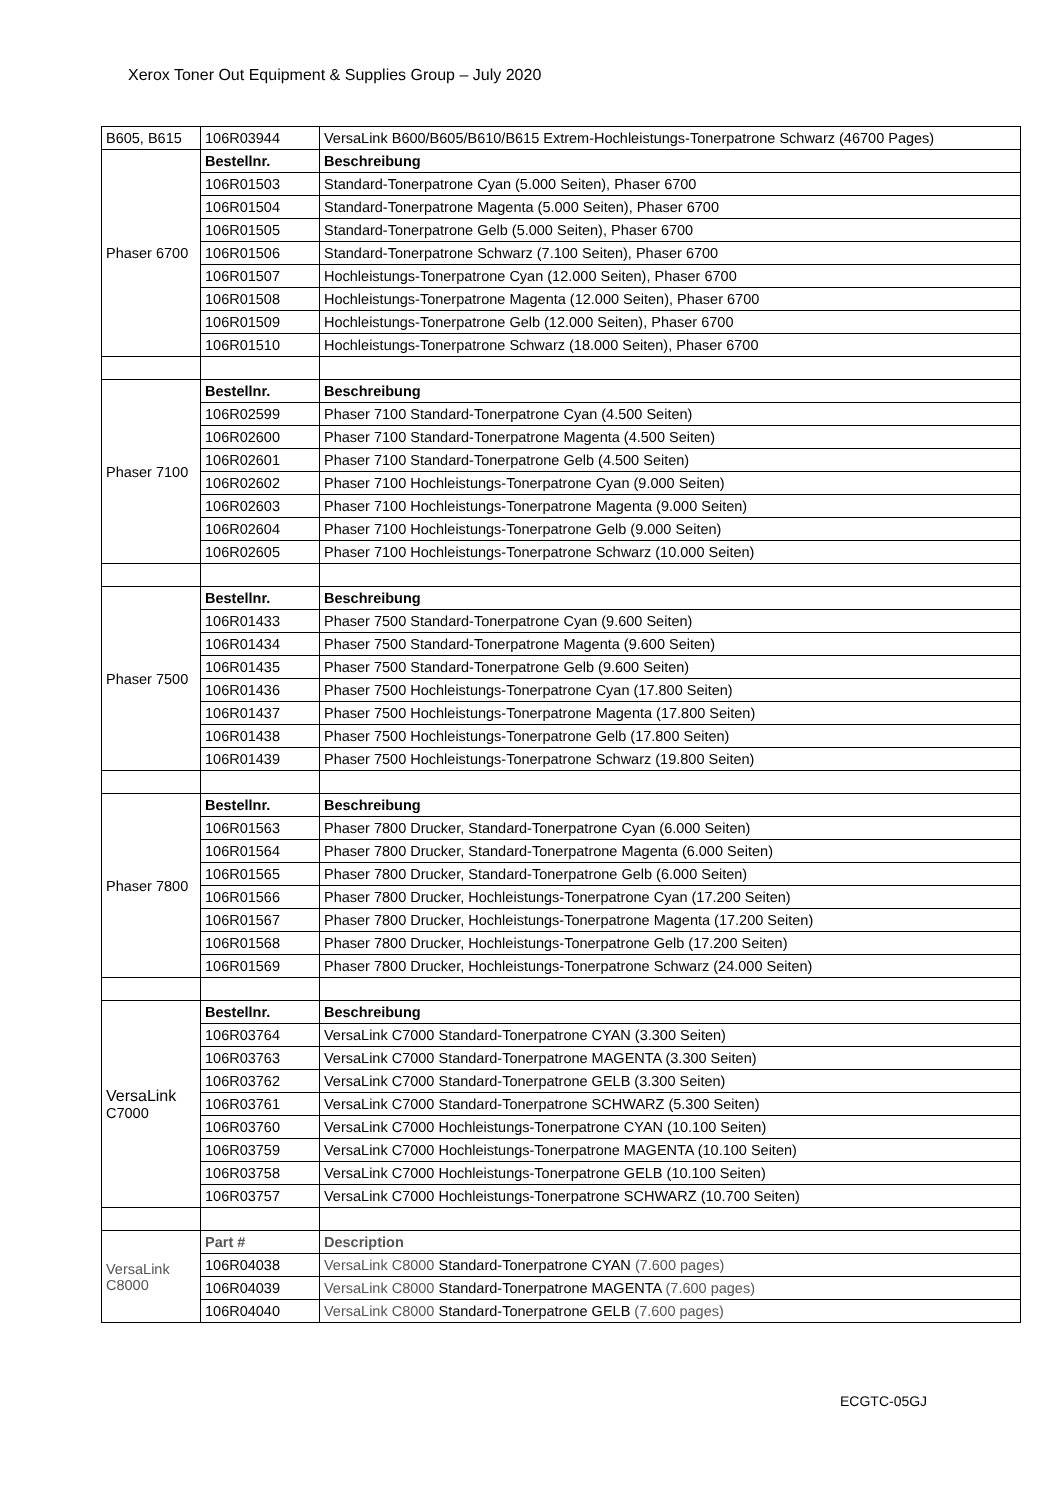Xerox Toner Out Equipment & Supplies Group – July 2020
| B605, B615 | 106R03944 | VersaLink B600/B605/B610/B615 Extrem-Hochleistungs-Tonerpatrone Schwarz (46700 Pages) |
| Phaser 6700 | Bestellnr. | Beschreibung |
| | 106R01503 | Standard-Tonerpatrone Cyan (5.000 Seiten), Phaser 6700 |
| | 106R01504 | Standard-Tonerpatrone Magenta (5.000 Seiten), Phaser 6700 |
| | 106R01505 | Standard-Tonerpatrone Gelb (5.000 Seiten), Phaser 6700 |
| | 106R01506 | Standard-Tonerpatrone Schwarz (7.100 Seiten), Phaser 6700 |
| | 106R01507 | Hochleistungs-Tonerpatrone Cyan (12.000 Seiten), Phaser 6700 |
| | 106R01508 | Hochleistungs-Tonerpatrone Magenta (12.000 Seiten), Phaser 6700 |
| | 106R01509 | Hochleistungs-Tonerpatrone Gelb (12.000 Seiten), Phaser 6700 |
| | 106R01510 | Hochleistungs-Tonerpatrone Schwarz (18.000 Seiten), Phaser 6700 |
| Phaser 7100 | Bestellnr. | Beschreibung |
| | 106R02599 | Phaser 7100 Standard-Tonerpatrone Cyan (4.500 Seiten) |
| | 106R02600 | Phaser 7100 Standard-Tonerpatrone Magenta (4.500 Seiten) |
| | 106R02601 | Phaser 7100 Standard-Tonerpatrone Gelb (4.500 Seiten) |
| | 106R02602 | Phaser 7100 Hochleistungs-Tonerpatrone Cyan (9.000 Seiten) |
| | 106R02603 | Phaser 7100 Hochleistungs-Tonerpatrone Magenta (9.000 Seiten) |
| | 106R02604 | Phaser 7100 Hochleistungs-Tonerpatrone Gelb (9.000 Seiten) |
| | 106R02605 | Phaser 7100 Hochleistungs-Tonerpatrone Schwarz (10.000 Seiten) |
| Phaser 7500 | Bestellnr. | Beschreibung |
| | 106R01433 | Phaser 7500 Standard-Tonerpatrone Cyan (9.600 Seiten) |
| | 106R01434 | Phaser 7500 Standard-Tonerpatrone Magenta (9.600 Seiten) |
| | 106R01435 | Phaser 7500 Standard-Tonerpatrone Gelb (9.600 Seiten) |
| | 106R01436 | Phaser 7500 Hochleistungs-Tonerpatrone Cyan (17.800 Seiten) |
| | 106R01437 | Phaser 7500 Hochleistungs-Tonerpatrone Magenta (17.800 Seiten) |
| | 106R01438 | Phaser 7500 Hochleistungs-Tonerpatrone Gelb (17.800 Seiten) |
| | 106R01439 | Phaser 7500 Hochleistungs-Tonerpatrone Schwarz (19.800 Seiten) |
| Phaser 7800 | Bestellnr. | Beschreibung |
| | 106R01563 | Phaser 7800 Drucker, Standard-Tonerpatrone Cyan (6.000 Seiten) |
| | 106R01564 | Phaser 7800 Drucker, Standard-Tonerpatrone Magenta (6.000 Seiten) |
| | 106R01565 | Phaser 7800 Drucker, Standard-Tonerpatrone Gelb (6.000 Seiten) |
| | 106R01566 | Phaser 7800 Drucker, Hochleistungs-Tonerpatrone Cyan (17.200 Seiten) |
| | 106R01567 | Phaser 7800 Drucker, Hochleistungs-Tonerpatrone Magenta (17.200 Seiten) |
| | 106R01568 | Phaser 7800 Drucker, Hochleistungs-Tonerpatrone Gelb (17.200 Seiten) |
| | 106R01569 | Phaser 7800 Drucker, Hochleistungs-Tonerpatrone Schwarz (24.000 Seiten) |
| VersaLink C7000 | Bestellnr. | Beschreibung |
| | 106R03764 | VersaLink C7000 Standard-Tonerpatrone CYAN (3.300 Seiten) |
| | 106R03763 | VersaLink C7000 Standard-Tonerpatrone MAGENTA (3.300 Seiten) |
| | 106R03762 | VersaLink C7000 Standard-Tonerpatrone GELB (3.300 Seiten) |
| | 106R03761 | VersaLink C7000 Standard-Tonerpatrone SCHWARZ (5.300 Seiten) |
| | 106R03760 | VersaLink C7000 Hochleistungs-Tonerpatrone CYAN (10.100 Seiten) |
| | 106R03759 | VersaLink C7000 Hochleistungs-Tonerpatrone MAGENTA (10.100 Seiten) |
| | 106R03758 | VersaLink C7000 Hochleistungs-Tonerpatrone GELB (10.100 Seiten) |
| | 106R03757 | VersaLink C7000 Hochleistungs-Tonerpatrone SCHWARZ (10.700 Seiten) |
| VersaLink C8000 | Part # | Description |
| | 106R04038 | VersaLink C8000 Standard-Tonerpatrone CYAN (7.600 pages) |
| | 106R04039 | VersaLink C8000 Standard-Tonerpatrone MAGENTA (7.600 pages) |
| | 106R04040 | VersaLink C8000 Standard-Tonerpatrone GELB (7.600 pages) |
ECGTC-05GJ